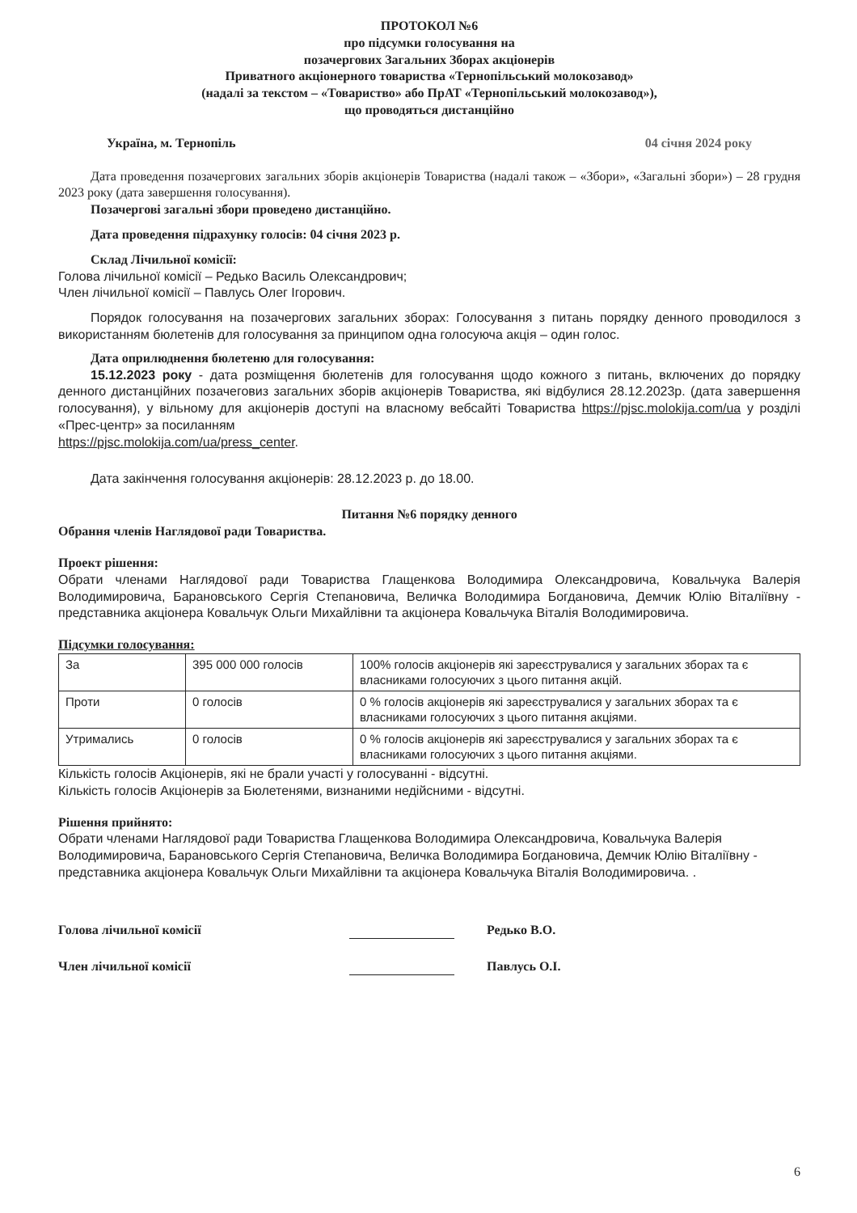ПРОТОКОЛ №6
про підсумки голосування на
позачергових Загальних Зборах акціонерів
Приватного акціонерного товариства «Тернопільський молокозавод»
(надалі за текстом – «Товариство» або ПрАТ «Тернопільський молокозавод»),
що проводяться дистанційно
Україна, м. Тернопіль 04 січня 2024 року
Дата проведення позачергових загальних зборів акціонерів Товариства (надалі також – «Збори», «Загальні збори») – 28 грудня 2023 року (дата завершення голосування).
Позачергові загальні збори проведено дистанційно.
Дата проведення підрахунку голосів: 04 січня 2023 р.
Склад Лічильної комісії:
Голова лічильної комісії – Редько Василь Олександрович;
Член лічильної комісії – Павлусь Олег Ігорович.
Порядок голосування на позачергових загальних зборах: Голосування з питань порядку денного проводилося з використанням бюлетенів для голосування за принципом одна голосуюча акція – один голос.
Дата оприлюднення бюлетеню для голосування:
15.12.2023 року - дата розміщення бюлетенів для голосування щодо кожного з питань, включених до порядку денного дистанційних позачеговиз загальних зборів акціонерів Товариства, які відбулися 28.12.2023р. (дата завершення голосування), у вільному для акціонерів доступі на власному вебсайті Товариства https://pjsc.molokija.com/ua у розділі «Прес-центр» за посиланням
https://pjsc.molokija.com/ua/press_center.
Дата закінчення голосування акціонерів: 28.12.2023 р. до 18.00.
Питання №6 порядку денного
Обрання членів Наглядової ради Товариства.
Проект рішення:
Обрати членами Наглядової ради Товариства Глащенкова Володимира Олександровича, Ковальчука Валерія Володимировича, Барановського Сергія Степановича, Величка Володимира Богдановича, Демчик Юлію Віталіївну - представника акціонера Ковальчук Ольги Михайлівни та акціонера Ковальчука Віталія Володимировича.
Підсумки голосування:
| За | 395 000 000 голосів | 100% голосів акціонерів які зареєструвалися у загальних зборах та є власниками голосуючих з цього питання акцій. |
| Проти | 0 голосів | 0 % голосів акціонерів які зареєструвалися у загальних зборах та є власниками голосуючих з цього питання акціями. |
| Утримались | 0 голосів | 0 % голосів акціонерів які зареєструвалися у загальних зборах та є власниками голосуючих з цього питання акціями. |
Кількість голосів Акціонерів, які не брали участі у голосуванні - відсутні.
Кількість голосів Акціонерів за Бюлетенями, визнаними недійсними - відсутні.
Рішення прийнято:
Обрати членами Наглядової ради Товариства Глащенкова Володимира Олександровича, Ковальчука Валерія Володимировича, Барановського Сергія Степановича, Величка Володимира Богдановича, Демчик Юлію Віталіївну - представника акціонера Ковальчук Ольги Михайлівни та акціонера Ковальчука Віталія Володимировича. .
Голова лічильної комісії Редько В.О.
Член лічильної комісії Павлусь О.І.
6